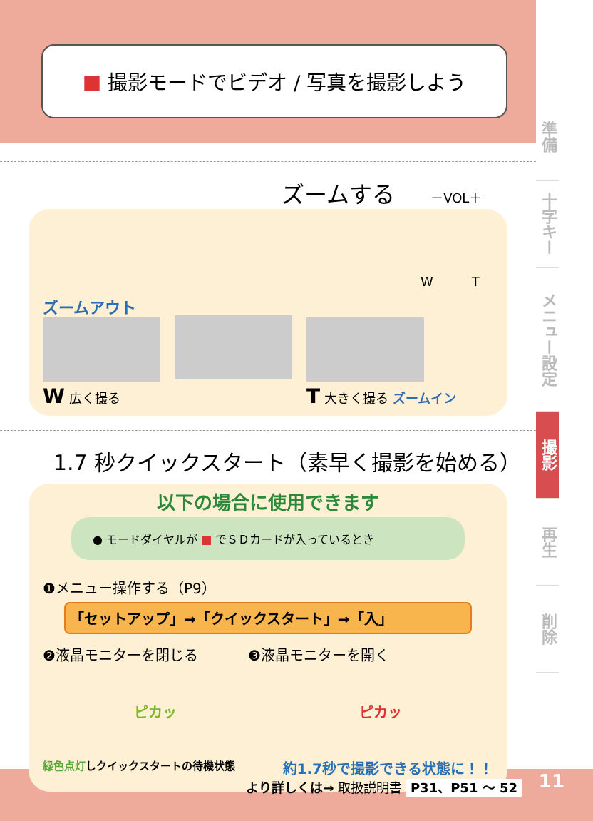準備
十字キー
メニュー設定
撮影
再生
削除
■ 撮影モードでビデオ / 写真を撮影しよう
ズームする －VOL＋
ズームアウト
W 広く撮る
T 大きく撮る ズームイン
W　　　T
1.7 秒クイックスタート（素早く撮影を始める）
以下の場合に使用できます
● モードダイヤルが ■ でＳＤカードが入っているとき
❶メニュー操作する（P9）
「セットアップ」→「クイックスタート」→「入」
❷液晶モニターを閉じる ❸液晶モニターを開く
ピカッ ピカッ
緑色点灯しクイックスタートの待機状態 約1.7秒で撮影できる状態に！！
より詳しくは→ 取扱説明書 P31、P51 ～ 52
11